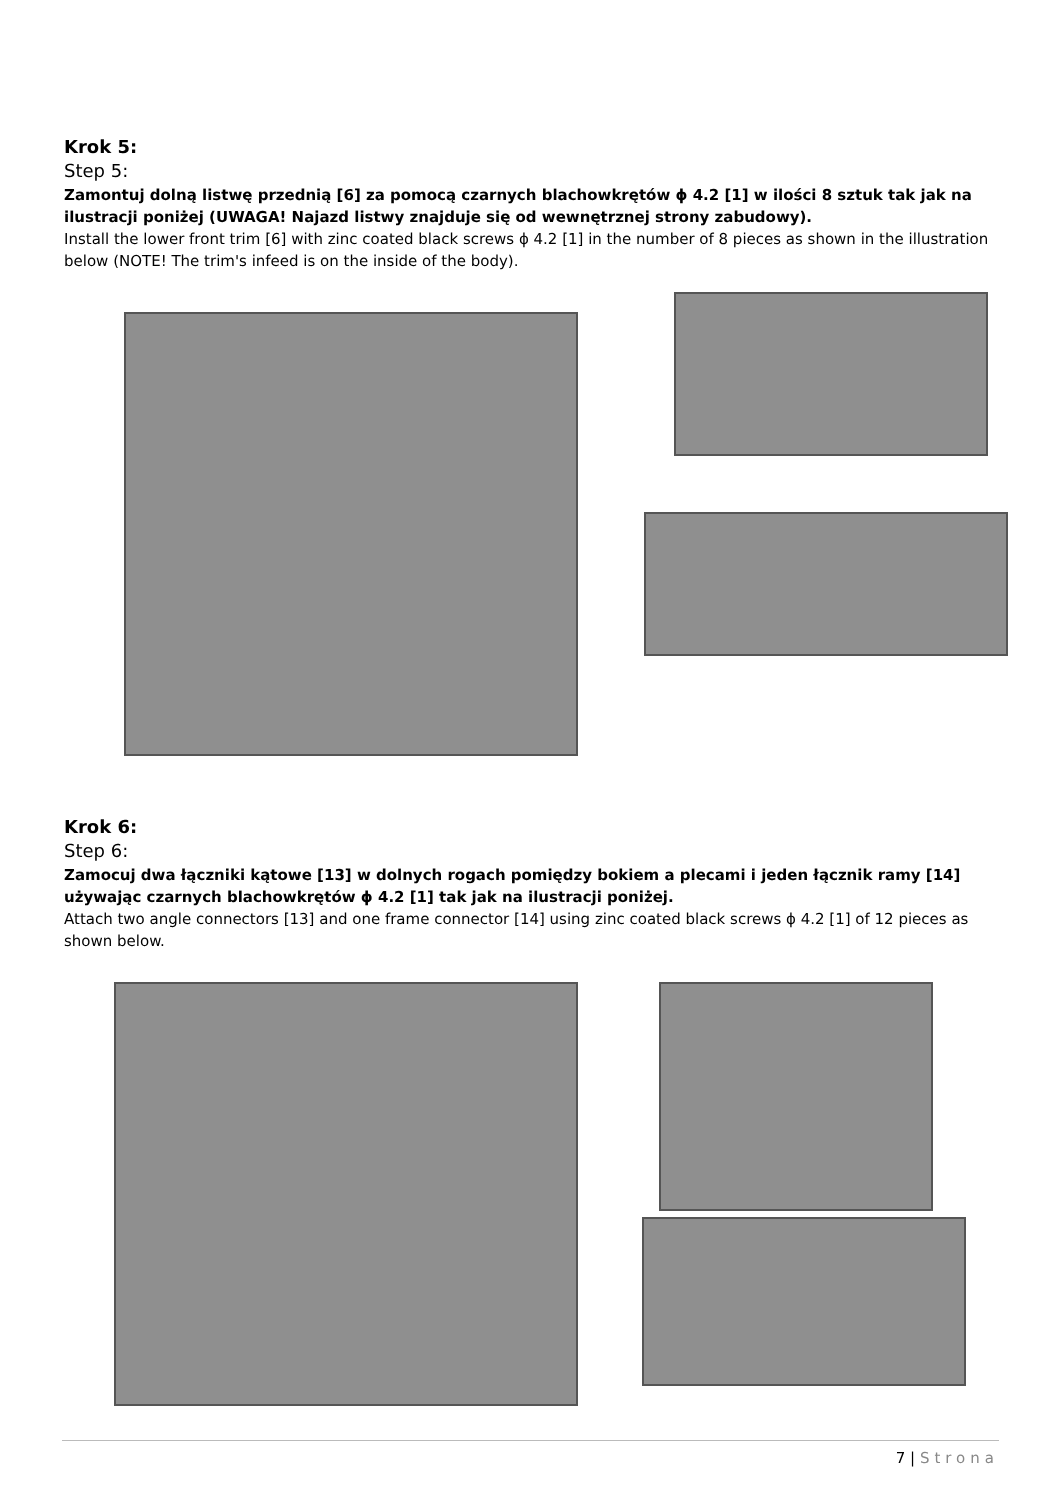Krok 5:
Step 5:
Zamontuj dolną listwę przednią [6] za pomocą czarnych blachowkrętów ϕ 4.2 [1] w ilości 8 sztuk tak jak na ilustracji poniżej (UWAGA! Najazd listwy znajduje się od wewnętrznej strony zabudowy).
Install the lower front trim [6] with zinc coated black screws ϕ 4.2 [1] in the number of 8 pieces as shown in the illustration below (NOTE! The trim's infeed is on the inside of the body).
Krok 6:
Step 6:
Zamocuj dwa łączniki kątowe [13] w dolnych rogach pomiędzy bokiem a plecami i jeden łącznik ramy [14] używając czarnych blachowkrętów ϕ 4.2 [1] tak jak na ilustracji poniżej.
Attach two angle connectors [13] and one frame connector [14] using zinc coated black screws ϕ 4.2 [1] of 12 pieces as shown below.
7 | Strona